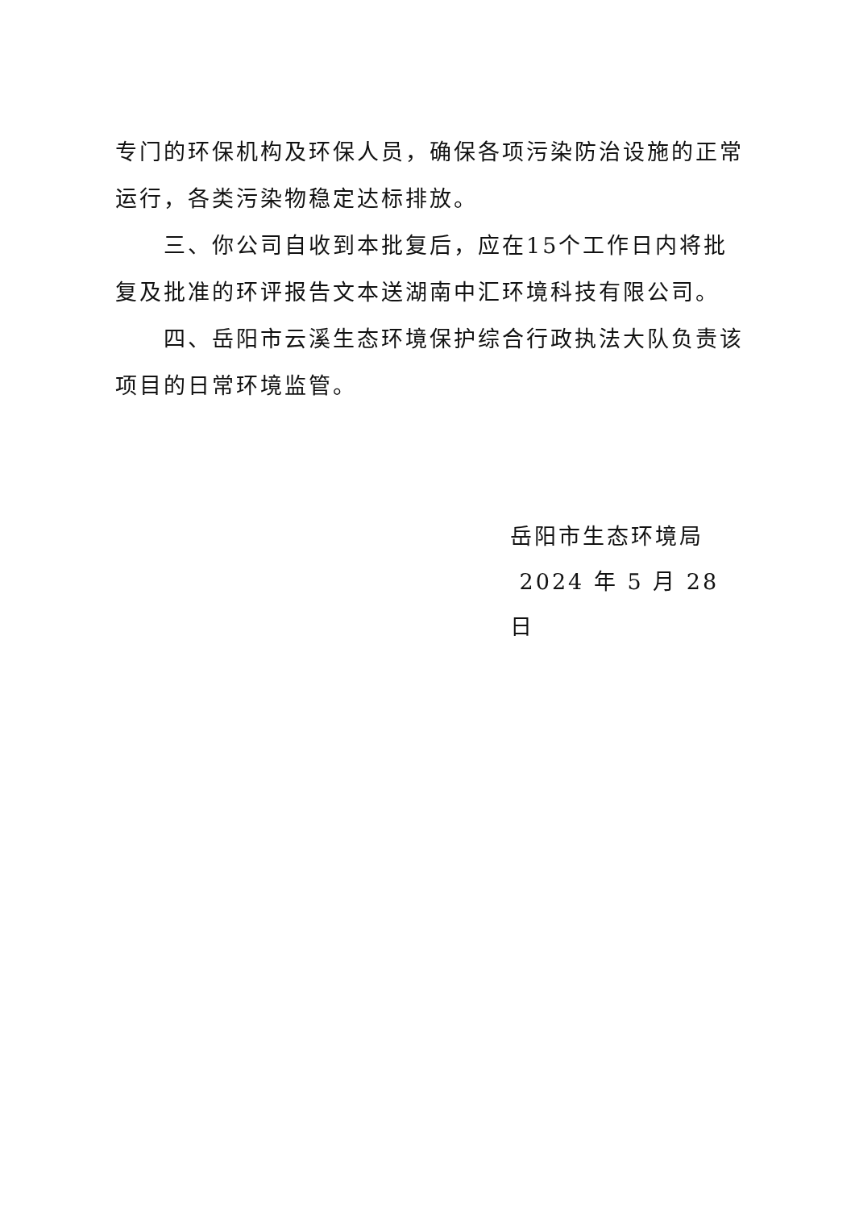专门的环保机构及环保人员，确保各项污染防治设施的正常运行，各类污染物稳定达标排放。
三、你公司自收到本批复后，应在15个工作日内将批复及批准的环评报告文本送湖南中汇环境科技有限公司。
四、岳阳市云溪生态环境保护综合行政执法大队负责该项目的日常环境监管。
岳阳市生态环境局
2024 年 5 月 28 日